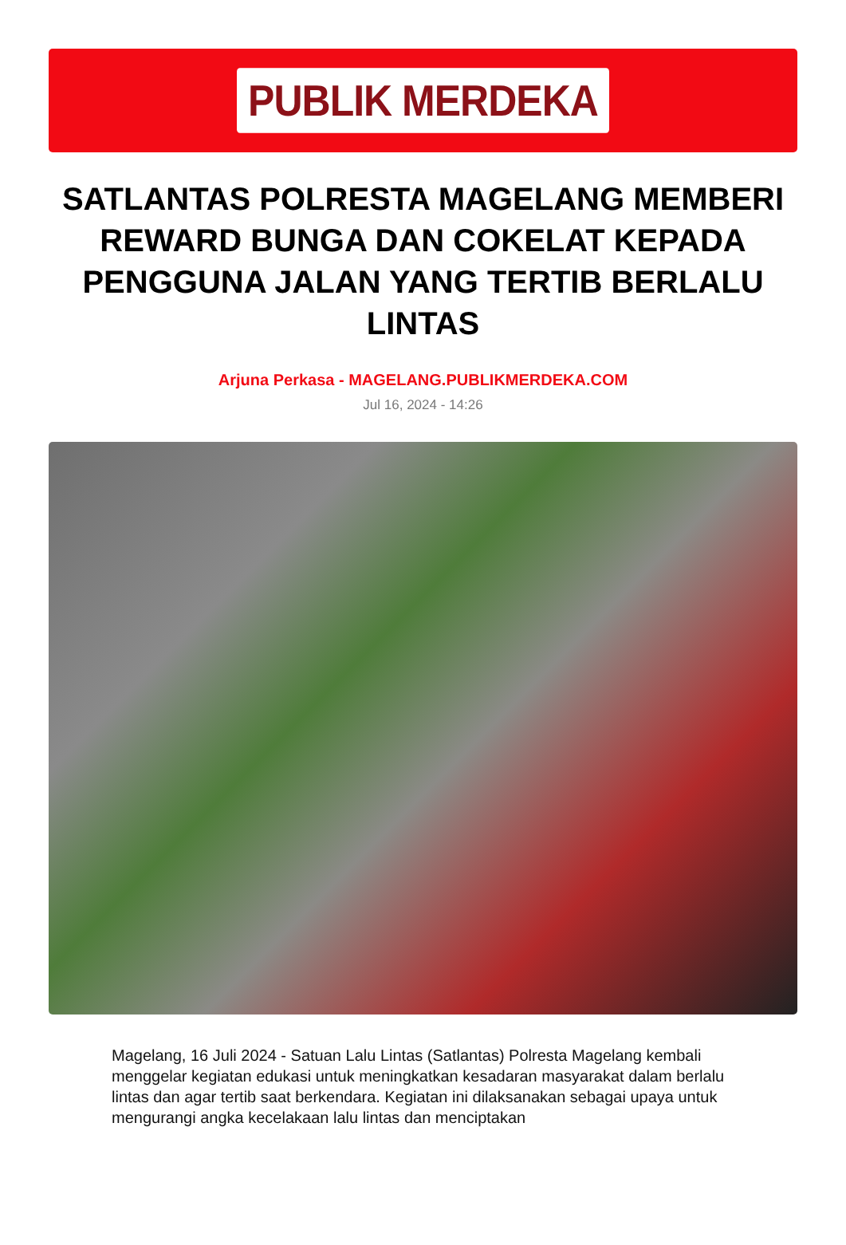PUBLIK MERDEKA
SATLANTAS POLRESTA MAGELANG MEMBERI REWARD BUNGA DAN COKELAT KEPADA PENGGUNA JALAN YANG TERTIB BERLALU LINTAS
Arjuna Perkasa - MAGELANG.PUBLIKMERDEKA.COM
Jul 16, 2024 - 14:26
Magelang, 16 Juli 2024 - Satuan Lalu Lintas (Satlantas) Polresta Magelang kembali menggelar kegiatan edukasi untuk meningkatkan kesadaran masyarakat dalam berlalu lintas dan agar tertib saat berkendara. Kegiatan ini dilaksanakan sebagai upaya untuk mengurangi angka kecelakaan lalu lintas dan menciptakan